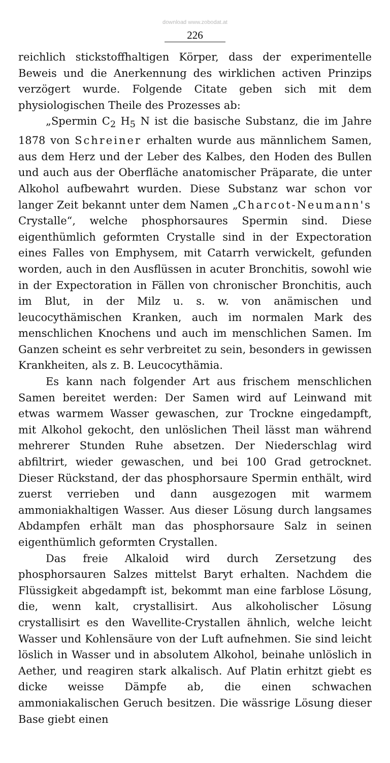download www.zobodat.at
226
reichlich stickstoffhaltigen Körper, dass der experimentelle Beweis und die Anerkennung des wirklichen activen Prinzips verzögert wurde. Folgende Citate geben sich mit dem physiologischen Theile des Prozesses ab:
„Spermin C<sub>2</sub> H<sub>5</sub> N ist die basische Substanz, die im Jahre 1878 von Schreiner erhalten wurde aus männlichem Samen, aus dem Herz und der Leber des Kalbes, den Hoden des Bullen und auch aus der Oberfläche anatomischer Präparate, die unter Alkohol aufbewahrt wurden. Diese Substanz war schon vor langer Zeit bekannt unter dem Namen „Charcot-Neumann's Crystalle“, welche phosphorsaures Spermin sind. Diese eigenthümlich geformten Crystalle sind in der Expectoration eines Falles von Emphysem, mit Catarrh verwickelt, gefunden worden, auch in den Ausflüssen in acuter Bronchitis, sowohl wie in der Expectoration in Fällen von chronischer Bronchitis, auch im Blut, in der Milz u. s. w. von anämischen und leucocythämischen Kranken, auch im normalen Mark des menschlichen Knochens und auch im menschlichen Samen. Im Ganzen scheint es sehr verbreitet zu sein, besonders in gewissen Krankheiten, als z. B. Leucocythämia.
Es kann nach folgender Art aus frischem menschlichen Samen bereitet werden: Der Samen wird auf Leinwand mit etwas warmem Wasser gewaschen, zur Trockne eingedampft, mit Alkohol gekocht, den unlöslichen Theil lässt man während mehrerer Stunden Ruhe absetzen. Der Niederschlag wird abfiltrirt, wieder gewaschen, und bei 100 Grad getrocknet. Dieser Rückstand, der das phosphorsaure Spermin enthält, wird zuerst verrieben und dann ausgezogen mit warmem ammoniakhaltigen Wasser. Aus dieser Lösung durch langsames Abdampfen erhält man das phosphorsaure Salz in seinen eigenthümlich geformten Crystallen.
Das freie Alkaloid wird durch Zersetzung des phosphorsauren Salzes mittelst Baryt erhalten. Nachdem die Flüssigkeit abgedampft ist, bekommt man eine farblose Lösung, die, wenn kalt, crystallisirt. Aus alkoholischer Lösung crystallisirt es den Wavellite-Crystallen ähnlich, welche leicht Wasser und Kohlensäure von der Luft aufnehmen. Sie sind leicht löslich in Wasser und in absolutem Alkohol, beinahe unlöslich in Aether, und reagiren stark alkalisch. Auf Platin erhitzt giebt es dicke weisse Dämpfe ab, die einen schwachen ammoniakalischen Geruch besitzen. Die wässrige Lösung dieser Base giebt einen